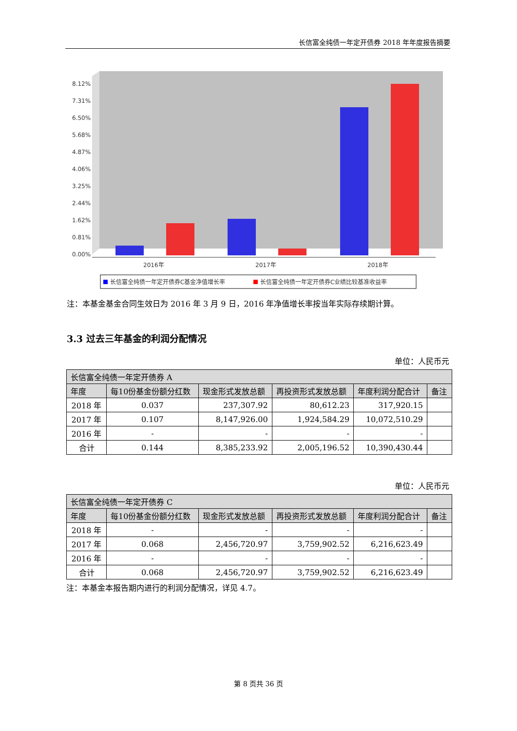长信富全纯债一年定开债券 2018 年年度报告摘要
8.12%
7.31%
6.50%
5.68%
4.87%
4.06%
3.25%
2.44%
1.62%
0.81%
0.00%
2016年
2017年
2018年
长信富全纯债一年定开债券C基金净值增长率
长信富全纯债一年定开债券C业绩比较基准收益率
注：本基金基金合同生效日为 2016 年 3 月 9 日，2016 年净值增长率按当年实际存续期计算。
3.3 过去三年基金的利润分配情况
单位：人民币元
| 长信富全纯债一年定开债券 A | | | | | |
| --- | --- | --- | --- | --- | --- |
| 年度 | 每10份基金份额分红数 | 现金形式发放总额 | 再投资形式发放总额 | 年度利润分配合计 | 备注 |
| 2018 年 | 0.037 | 237,307.92 | 80,612.23 | 317,920.15 | |
| 2017 年 | 0.107 | 8,147,926.00 | 1,924,584.29 | 10,072,510.29 | |
| 2016 年 | - | - | - | - | |
| 合计 | 0.144 | 8,385,233.92 | 2,005,196.52 | 10,390,430.44 | |
单位：人民币元
| 长信富全纯债一年定开债券 C | | | | | |
| --- | --- | --- | --- | --- | --- |
| 年度 | 每10份基金份额分红数 | 现金形式发放总额 | 再投资形式发放总额 | 年度利润分配合计 | 备注 |
| 2018 年 | - | - | - | - | |
| 2017 年 | 0.068 | 2,456,720.97 | 3,759,902.52 | 6,216,623.49 | |
| 2016 年 | - | - | - | - | |
| 合计 | 0.068 | 2,456,720.97 | 3,759,902.52 | 6,216,623.49 | |
注：本基金本报告期内进行的利润分配情况，详见 4.7。
第 8 页共 36 页